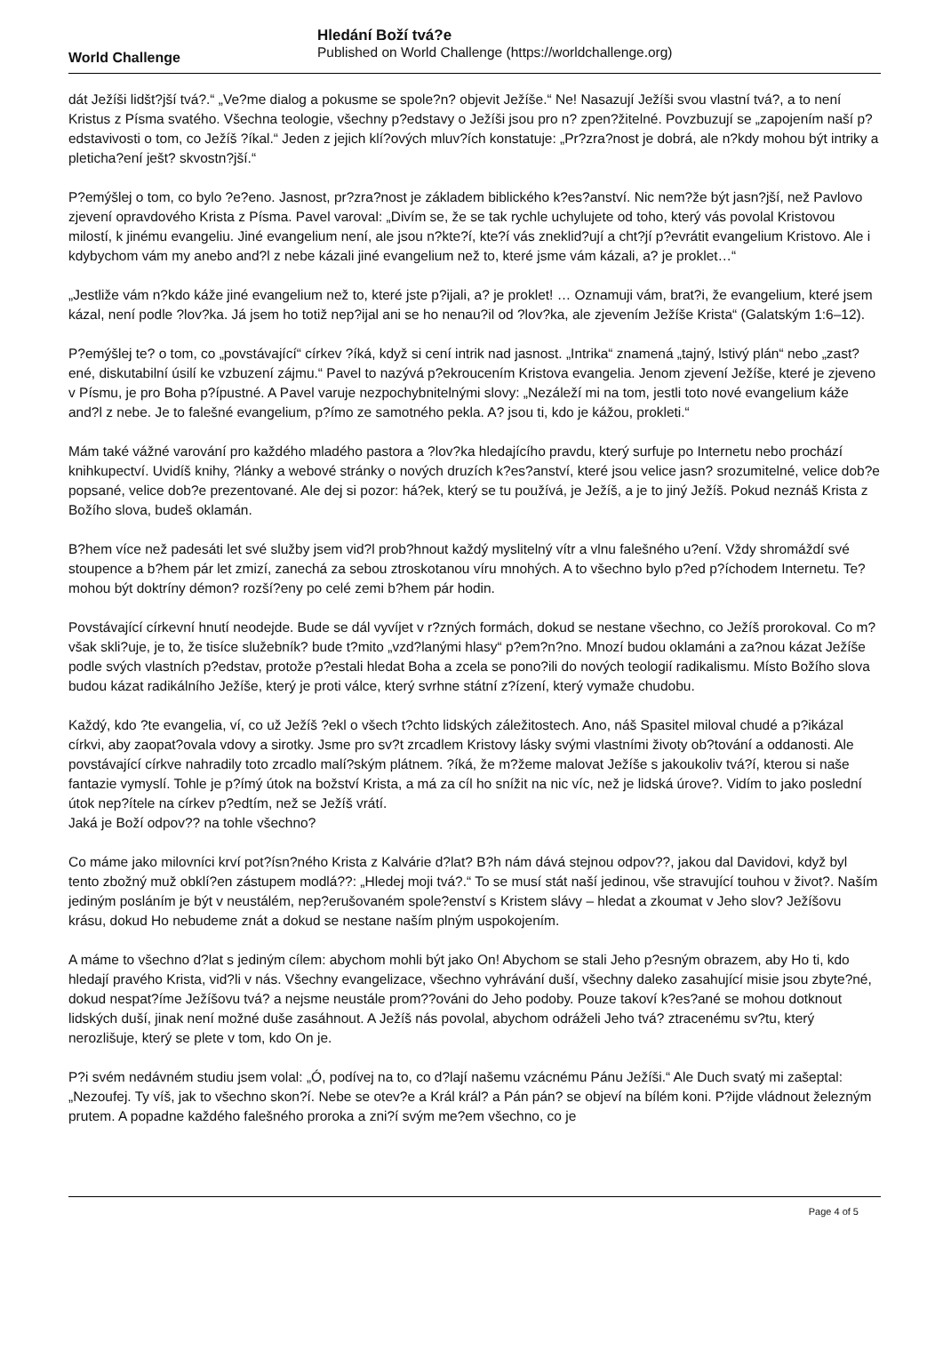World Challenge
Hledání Boží tvá?e
Published on World Challenge (https://worldchallenge.org)
dát Ježíši lidšt?jší tvá?.“ „Ve?me dialog a pokusme se spole?n? objevit Ježíše.“ Ne! Nasazují Ježíši svou vlastní tvá?, a to není Kristus z Písma svatého. Všechna teologie, všechny p?edstavy o Ježíši jsou pro n? zpen?žitelné. Povzbuzují se „zapojením naší p?edstavivosti o tom, co Ježíš ?íkal.“ Jeden z jejich klí?ových mluv?ích konstatuje: „Pr?zra?nost je dobrá, ale n?kdy mohou být intriky a pleticha?ení ješt? skvostn?jší.“
P?emýšlej o tom, co bylo ?e?eno. Jasnost, pr?zra?nost je základem biblického k?es?anství. Nic nem?že být jasn?jší, než Pavlovo zjevení opravdového Krista z Písma. Pavel varoval: „Divím se, že se tak rychle uchylujete od toho, který vás povolal Kristovou milostí, k jinému evangeliu. Jiné evangelium není, ale jsou n?kte?í, kte?í vás zneklid?ují a cht?jí p?evrátit evangelium Kristovo. Ale i kdybychom vám my anebo and?l z nebe kázali jiné evangelium než to, které jsme vám kázali, a? je proklet…“
„Jestliže vám n?kdo káže jiné evangelium než to, které jste p?ijali, a? je proklet! … Oznamuji vám, brat?i, že evangelium, které jsem kázal, není podle ?lov?ka. Já jsem ho totiž nep?ijal ani se ho nenau?il od ?lov?ka, ale zjevením Ježíše Krista“ (Galatským 1:6–12).
P?emýšlej te? o tom, co „povstávající“ církev ?íká, když si cení intrik nad jasnost. „Intrika“ znamená „tajný, lstivý plán“ nebo „zast?ené, diskutabilní úsilí ke vzbuzení zájmu.“ Pavel to nazývá p?ekroucením Kristova evangelia. Jenom zjevení Ježíše, které je zjeveno v Písmu, je pro Boha p?ípustné. A Pavel varuje nezpochybnitelnými slovy: „Nezáleží mi na tom, jestli toto nové evangelium káže and?l z nebe. Je to falešné evangelium, p?ímo ze samotného pekla. A? jsou ti, kdo je kážou, prokleti.“
Mám také vážné varování pro každého mladého pastora a ?lov?ka hledajícího pravdu, který surfuje po Internetu nebo prochází knihkupectví. Uvidíš knihy, ?lánky a webové stránky o nových druzích k?es?anství, které jsou velice jasn? srozumitelné, velice dob?e popsané, velice dob?e prezentované. Ale dej si pozor: há?ek, který se tu používá, je Ježíš, a je to jiný Ježíš. Pokud neznáš Krista z Božího slova, budeš oklamán.
B?hem více než padesáti let své služby jsem vid?l prob?hnout každý myslitelný vítr a vlnu falešného u?ení. Vždy shromáždí své stoupence a b?hem pár let zmizí, zanechá za sebou ztroskotanou víru mnohých. A to všechno bylo p?ed p?íchodem Internetu. Te? mohou být doktríny démon? rozší?eny po celé zemi b?hem pár hodin.
Povstávající církevní hnutí neodejde. Bude se dál vyvíjet v r?zných formách, dokud se nestane všechno, co Ježíš prorokoval. Co m? však skli?uje, je to, že tisíce služebník? bude t?mito „vzd?lanými hlasy“ p?em?n?no. Mnozí budou oklamáni a za?nou kázat Ježíše podle svých vlastních p?edstav, protože p?estali hledat Boha a zcela se pono?ili do nových teologií radikalismu. Místo Božího slova budou kázat radikálního Ježíše, který je proti válce, který svrhne státní z?ízení, který vymaže chudobu.
Každý, kdo ?te evangelia, ví, co už Ježíš ?ekl o všech t?chto lidských záležitostech. Ano, náš Spasitel miloval chudé a p?ikázal církvi, aby zaopat?ovala vdovy a sirotky. Jsme pro sv?t zrcadlem Kristovy lásky svými vlastními životy ob?tování a oddanosti. Ale povstávající církve nahradily toto zrcadlo malí?ským plátnem. ?íká, že m?žeme malovat Ježíše s jakoukoliv tvá?í, kterou si naše fantazie vymyslí. Tohle je p?ímý útok na božství Krista, a má za cíl ho snížit na nic víc, než je lidská úrove?. Vidím to jako poslední útok nep?ítele na církev p?edtím, než se Ježíš vrátí.
Jaká je Boží odpov?? na tohle všechno?
Co máme jako milovníci krví pot?ísn?ného Krista z Kalvárie d?lat? B?h nám dává stejnou odpov??, jakou dal Davidovi, když byl tento zbožný muž obklí?en zástupem modlá??: „Hledej moji tvá?.“ To se musí stát naší jedinou, vše stravující touhou v život?. Naším jediným posláním je být v neustálém, nep?erušovaném spole?enství s Kristem slávy – hledat a zkoumat v Jeho slov? Ježíšovu krásu, dokud Ho nebudeme znát a dokud se nestane naším plným uspokojením.
A máme to všechno d?lat s jediným cílem: abychom mohli být jako On! Abychom se stali Jeho p?esným obrazem, aby Ho ti, kdo hledají pravého Krista, vid?li v nás. Všechny evangelizace, všechno vyhrávání duší, všechny daleko zasahující misie jsou zbyte?né, dokud nespat?íme Ježíšovu tvá? a nejsme neustále prom??ováni do Jeho podoby. Pouze takoví k?es?ané se mohou dotknout lidských duší, jinak není možné duše zasáhnout. A Ježíš nás povolal, abychom odráželi Jeho tvá? ztracenému sv?tu, který nerozlišuje, který se plete v tom, kdo On je.
P?i svém nedávném studiu jsem volal: „Ó, podívej na to, co d?lají našemu vzácnému Pánu Ježíši.“ Ale Duch svatý mi zašeptal: „Nezoufej. Ty víš, jak to všechno skon?í. Nebe se otev?e a Král král? a Pán pán? se objeví na bílém koni. P?ijde vládnout železným prutem. A popadne každého falešného proroka a zni?í svým me?em všechno, co je
Page 4 of 5